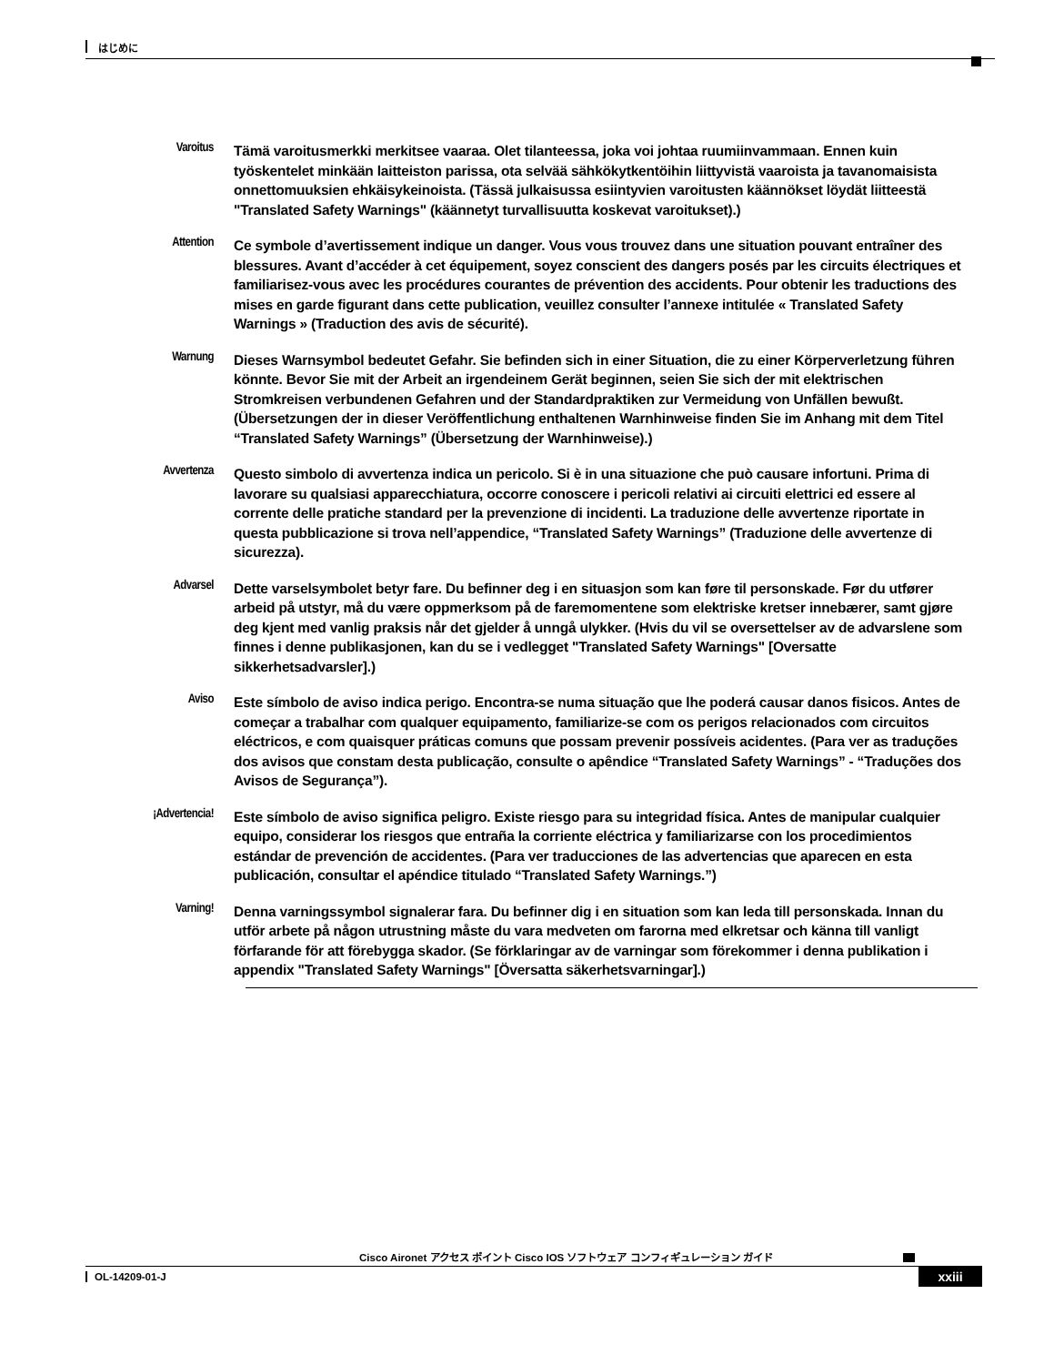はじめに
Varoitus
Tämä varoitusmerkki merkitsee vaaraa. Olet tilanteessa, joka voi johtaa ruumiinvammaan. Ennen kuin työskentelet minkään laitteiston parissa, ota selvää sähkökytkentöihin liittyvistä vaaroista ja tavanomaisista onnettomuuksien ehkäisykeinoista. (Tässä julkaisussa esiintyvien varoitusten käännökset löydät liitteestä "Translated Safety Warnings" (käännetyt turvallisuutta koskevat varoitukset).)
Attention
Ce symbole d’avertissement indique un danger. Vous vous trouvez dans une situation pouvant entraîner des blessures. Avant d’accéder à cet équipement, soyez conscient des dangers posés par les circuits électriques et familiarisez-vous avec les procédures courantes de prévention des accidents. Pour obtenir les traductions des mises en garde figurant dans cette publication, veuillez consulter l’annexe intitulée « Translated Safety Warnings » (Traduction des avis de sécurité).
Warnung
Dieses Warnsymbol bedeutet Gefahr. Sie befinden sich in einer Situation, die zu einer Körperverletzung führen könnte. Bevor Sie mit der Arbeit an irgendeinem Gerät beginnen, seien Sie sich der mit elektrischen Stromkreisen verbundenen Gefahren und der Standardpraktiken zur Vermeidung von Unfällen bewußt. (Übersetzungen der in dieser Veröffentlichung enthaltenen Warnhinweise finden Sie im Anhang mit dem Titel “Translated Safety Warnings” (Übersetzung der Warnhinweise).)
Avvertenza
Questo simbolo di avvertenza indica un pericolo. Si è in una situazione che può causare infortuni. Prima di lavorare su qualsiasi apparecchiatura, occorre conoscere i pericoli relativi ai circuiti elettrici ed essere al corrente delle pratiche standard per la prevenzione di incidenti. La traduzione delle avvertenze riportate in questa pubblicazione si trova nell’appendice, “Translated Safety Warnings” (Traduzione delle avvertenze di sicurezza).
Advarsel
Dette varselsymbolet betyr fare. Du befinner deg i en situasjon som kan føre til personskade. Før du utfører arbeid på utstyr, må du være oppmerksom på de faremomentene som elektriske kretser innebærer, samt gjøre deg kjent med vanlig praksis når det gjelder å unngå ulykker. (Hvis du vil se oversettelser av de advarslene som finnes i denne publikasjonen, kan du se i vedlegget "Translated Safety Warnings" [Oversatte sikkerhetsadvarsler].)
Aviso
Este símbolo de aviso indica perigo. Encontra-se numa situação que lhe poderá causar danos fisicos. Antes de começar a trabalhar com qualquer equipamento, familiarize-se com os perigos relacionados com circuitos eléctricos, e com quaisquer práticas comuns que possam prevenir possíveis acidentes. (Para ver as traduções dos avisos que constam desta publicação, consulte o apêndice “Translated Safety Warnings” - “Traduções dos Avisos de Segurança”).
¡Advertencia!
Este símbolo de aviso significa peligro. Existe riesgo para su integridad física. Antes de manipular cualquier equipo, considerar los riesgos que entraña la corriente eléctrica y familiarizarse con los procedimientos estándar de prevención de accidentes. (Para ver traducciones de las advertencias que aparecen en esta publicación, consultar el apéndice titulado “Translated Safety Warnings.”)
Varning!
Denna varningssymbol signalerar fara. Du befinner dig i en situation som kan leda till personskada. Innan du utför arbete på någon utrustning måste du vara medveten om farorna med elkretsar och känna till vanligt förfarande för att förebygga skador. (Se förklaringar av de varningar som förekommer i denna publikation i appendix "Translated Safety Warnings" [Översatta säkerhetsvarningar].)
Cisco Aironet アクセス ポイント Cisco IOS ソフトウェア コンフィギュレーション ガイド
OL-14209-01-J xxiii